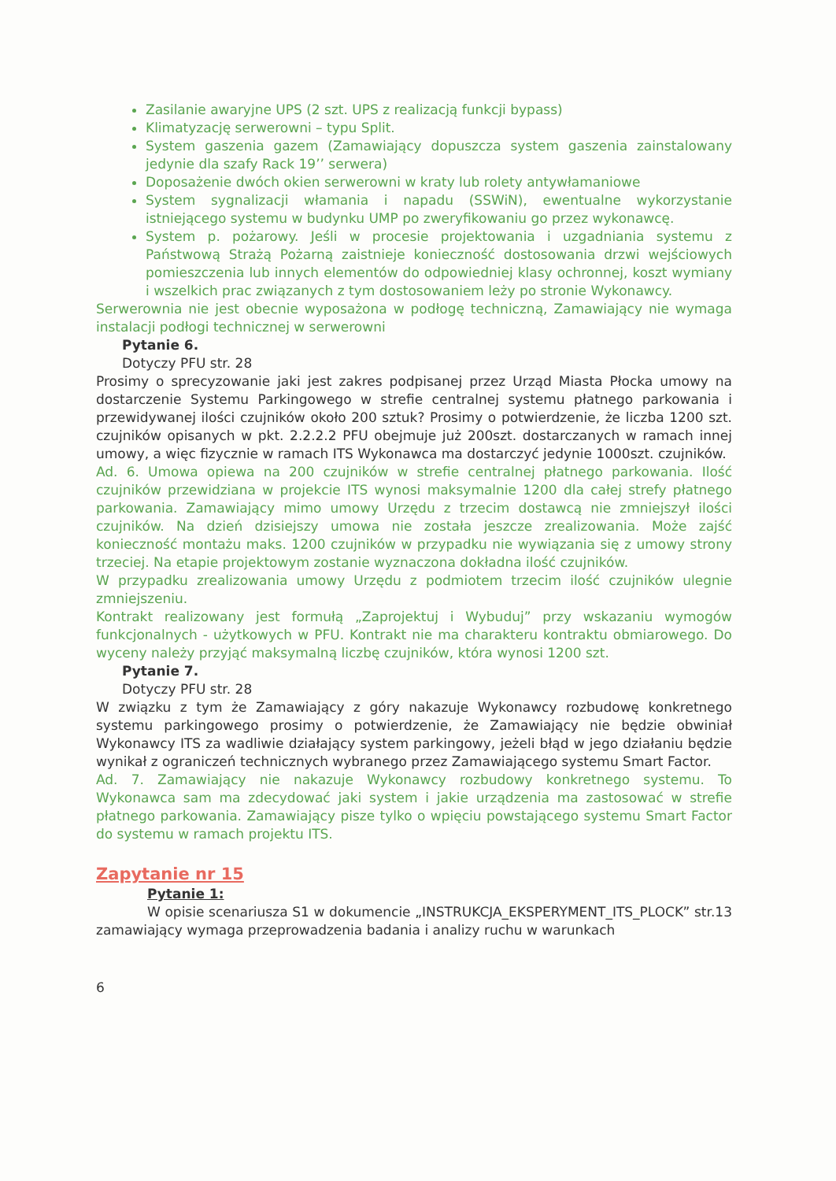Zasilanie awaryjne UPS (2 szt. UPS z realizacją funkcji bypass)
Klimatyzację serwerowni – typu Split.
System gaszenia gazem (Zamawiający dopuszcza system gaszenia zainstalowany jedynie dla szafy Rack 19’’ serwera)
Doposażenie dwóch okien serwerowni w kraty lub rolety antywłamaniowe
System sygnalizacji włamania i napadu (SSWiN), ewentualne wykorzystanie istniejącego systemu w budynku UMP po zweryfikowaniu go przez wykonawcę.
System p. pożarowy. Jeśli w procesie projektowania i uzgadniania systemu z Państwową Strażą Pożarną zaistnieje konieczność dostosowania drzwi wejściowych pomieszczenia lub innych elementów do odpowiedniej klasy ochronnej, koszt wymiany i wszelkich prac związanych z tym dostosowaniem leży po stronie Wykonawcy.
Serwerownia nie jest obecnie wyposażona w podłogę techniczną, Zamawiający nie wymaga instalacji podłogi technicznej w serwerowni
Pytanie 6.
Dotyczy PFU str. 28
Prosimy o sprecyzowanie jaki jest zakres podpisanej przez Urząd Miasta Płocka umowy na dostarczenie Systemu Parkingowego w strefie centralnej systemu płatnego parkowania i przewidywanej ilości czujników około 200 sztuk? Prosimy o potwierdzenie, że liczba 1200 szt. czujników opisanych w pkt. 2.2.2.2 PFU obejmuje już 200szt. dostarczanych w ramach innej umowy, a więc fizycznie w ramach ITS Wykonawca ma dostarczyć jedynie 1000szt. czujników.
Ad. 6. Umowa opiewa na 200 czujników w strefie centralnej płatnego parkowania. Ilość czujników przewidziana w projekcie ITS wynosi maksymalnie 1200 dla całej strefy płatnego parkowania. Zamawiający mimo umowy Urzędu z trzecim dostawcą nie zmniejszył ilości czujników. Na dzień dzisiejszy umowa nie została jeszcze zrealizowania. Może zajść konieczność montażu maks. 1200 czujników w przypadku nie wywiązania się z umowy strony trzeciej. Na etapie projektowym zostanie wyznaczona dokładna ilość czujników.
W przypadku zrealizowania umowy Urzędu z podmiotem trzecim ilość czujników ulegnie zmniejszeniu.
Kontrakt realizowany jest formułą „Zaprojektuj i Wybuduj” przy wskazaniu wymogów funkcjonalnych - użytkowych w PFU. Kontrakt nie ma charakteru kontraktu obmiarowego. Do wyceny należy przyjąć maksymalną liczbę czujników, która wynosi 1200 szt.
Pytanie 7.
Dotyczy PFU str. 28
W związku z tym że Zamawiający z góry nakazuje Wykonawcy rozbudowę konkretnego systemu parkingowego prosimy o potwierdzenie, że Zamawiający nie będzie obwiniał Wykonawcy ITS za wadliwie działający system parkingowy, jeżeli błąd w jego działaniu będzie wynikał z ograniczeń technicznych wybranego przez Zamawiającego systemu Smart Factor.
Ad. 7. Zamawiający nie nakazuje Wykonawcy rozbudowy konkretnego systemu. To Wykonawca sam ma zdecydować jaki system i jakie urządzenia ma zastosować w strefie płatnego parkowania. Zamawiający pisze tylko o wpięciu powstającego systemu Smart Factor do systemu w ramach projektu ITS.
Zapytanie nr 15
Pytanie 1:
W opisie scenariusza S1 w dokumencie „INSTRUKCJA_EKSPERYMENT_ITS_PLOCK” str.13 zamawiający wymaga przeprowadzenia badania i analizy ruchu w warunkach
6